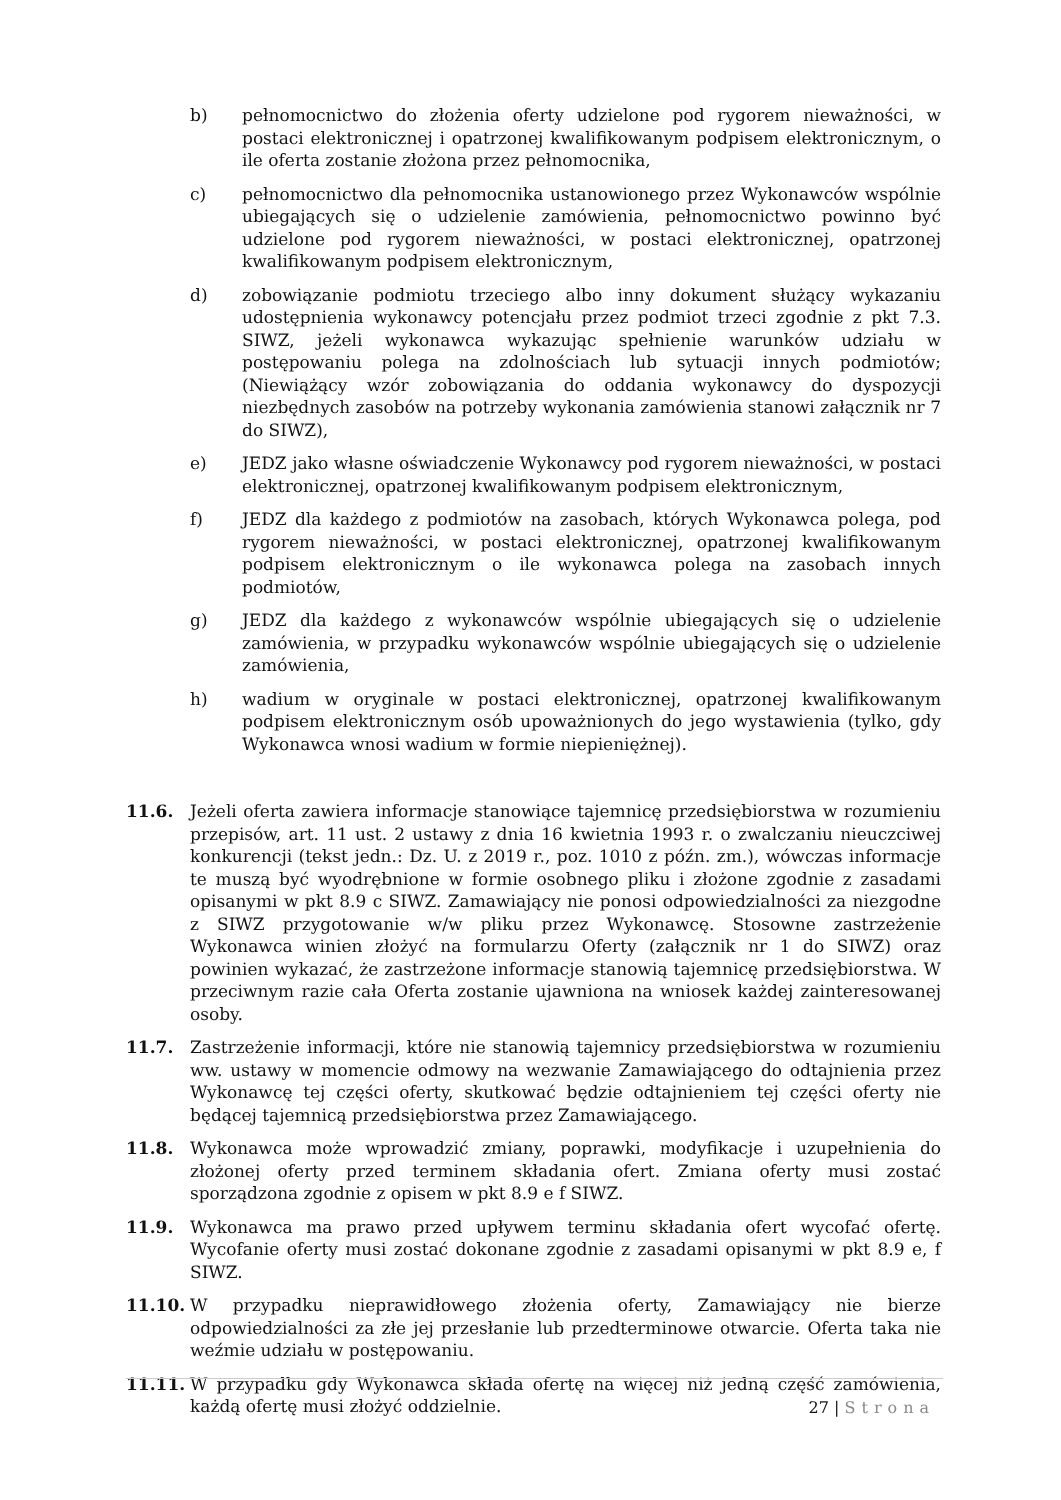b) pełnomocnictwo do złożenia oferty udzielone pod rygorem nieważności, w postaci elektronicznej i opatrzonej kwalifikowanym podpisem elektronicznym, o ile oferta zostanie złożona przez pełnomocnika,
c) pełnomocnictwo dla pełnomocnika ustanowionego przez Wykonawców wspólnie ubiegających się o udzielenie zamówienia, pełnomocnictwo powinno być udzielone pod rygorem nieważności, w postaci elektronicznej, opatrzonej kwalifikowanym podpisem elektronicznym,
d) zobowiązanie podmiotu trzeciego albo inny dokument służący wykazaniu udostępnienia wykonawcy potencjału przez podmiot trzeci zgodnie z pkt 7.3. SIWZ, jeżeli wykonawca wykazując spełnienie warunków udziału w postępowaniu polega na zdolnościach lub sytuacji innych podmiotów; (Niewiążący wzór zobowiązania do oddania wykonawcy do dyspozycji niezbędnych zasobów na potrzeby wykonania zamówienia stanowi załącznik nr 7 do SIWZ),
e) JEDZ jako własne oświadczenie Wykonawcy pod rygorem nieważności, w postaci elektronicznej, opatrzonej kwalifikowanym podpisem elektronicznym,
f) JEDZ dla każdego z podmiotów na zasobach, których Wykonawca polega, pod rygorem nieważności, w postaci elektronicznej, opatrzonej kwalifikowanym podpisem elektronicznym o ile wykonawca polega na zasobach innych podmiotów,
g) JEDZ dla każdego z wykonawców wspólnie ubiegających się o udzielenie zamówienia, w przypadku wykonawców wspólnie ubiegających się o udzielenie zamówienia,
h) wadium w oryginale w postaci elektronicznej, opatrzonej kwalifikowanym podpisem elektronicznym osób upoważnionych do jego wystawienia (tylko, gdy Wykonawca wnosi wadium w formie niepieniężnej).
11.6. Jeżeli oferta zawiera informacje stanowiące tajemnicę przedsiębiorstwa w rozumieniu przepisów, art. 11 ust. 2 ustawy z dnia 16 kwietnia 1993 r. o zwalczaniu nieuczciwej konkurencji (tekst jedn.: Dz. U. z 2019 r., poz. 1010 z późn. zm.), wówczas informacje te muszą być wyodrębnione w formie osobnego pliku i złożone zgodnie z zasadami opisanymi w pkt 8.9 c SIWZ. Zamawiający nie ponosi odpowiedzialności za niezgodne z SIWZ przygotowanie w/w pliku przez Wykonawcę. Stosowne zastrzeżenie Wykonawca winien złożyć na formularzu Oferty (załącznik nr 1 do SIWZ) oraz powinien wykazać, że zastrzeżone informacje stanowią tajemnicę przedsiębiorstwa. W przeciwnym razie cała Oferta zostanie ujawniona na wniosek każdej zainteresowanej osoby.
11.7. Zastrzeżenie informacji, które nie stanowią tajemnicy przedsiębiorstwa w rozumieniu ww. ustawy w momencie odmowy na wezwanie Zamawiającego do odtajnienia przez Wykonawcę tej części oferty, skutkować będzie odtajnieniem tej części oferty nie będącej tajemnicą przedsiębiorstwa przez Zamawiającego.
11.8. Wykonawca może wprowadzić zmiany, poprawki, modyfikacje i uzupełnienia do złożonej oferty przed terminem składania ofert. Zmiana oferty musi zostać sporządzona zgodnie z opisem w pkt 8.9 e f SIWZ.
11.9. Wykonawca ma prawo przed upływem terminu składania ofert wycofać ofertę. Wycofanie oferty musi zostać dokonane zgodnie z zasadami opisanymi w pkt 8.9 e, f SIWZ.
11.10. W przypadku nieprawidłowego złożenia oferty, Zamawiający nie bierze odpowiedzialności za złe jej przesłanie lub przedterminowe otwarcie. Oferta taka nie weźmie udziału w postępowaniu.
11.11. W przypadku gdy Wykonawca składa ofertę na więcej niż jedną część zamówienia, każdą ofertę musi złożyć oddzielnie.
27 | Strona